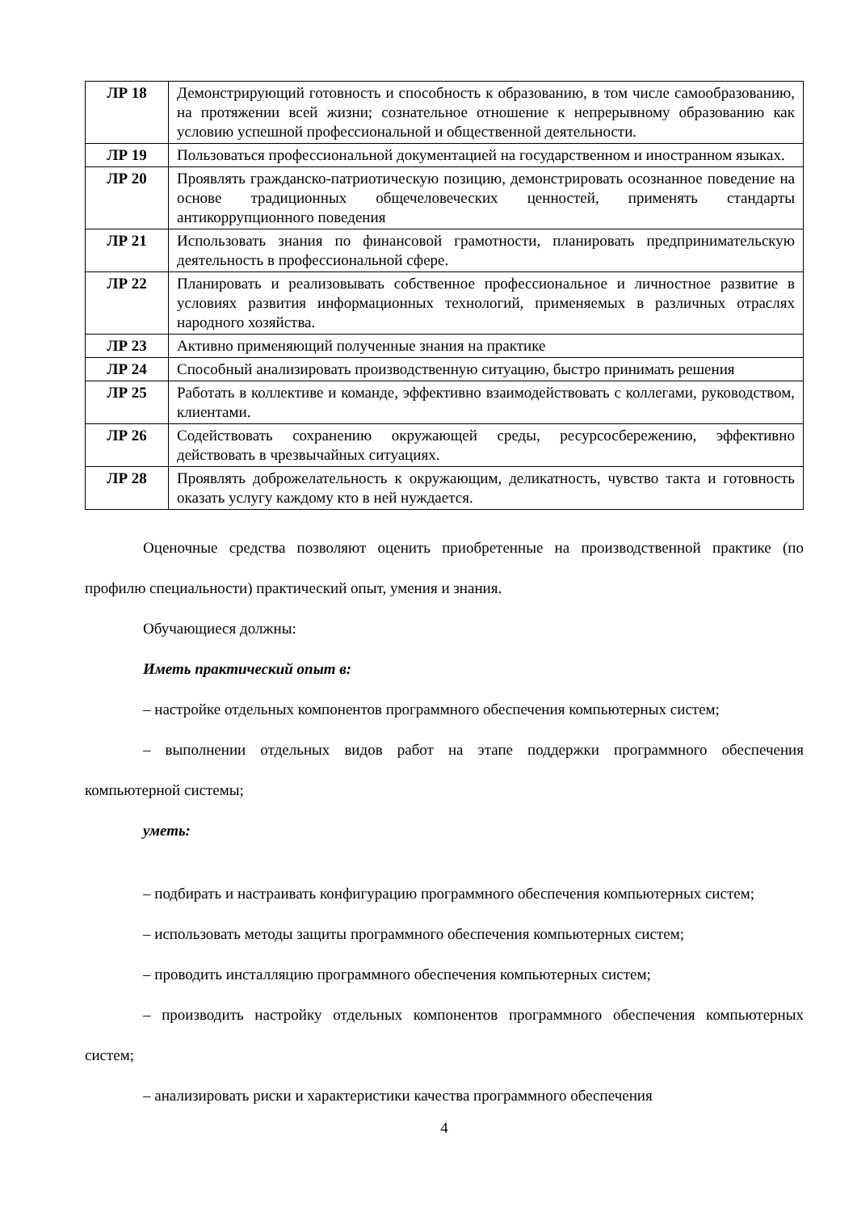| ЛР 18 | Демонстрирующий готовность и способность к образованию, в том числе самообразованию, на протяжении всей жизни; сознательное отношение к непрерывному образованию как условию успешной профессиональной и общественной деятельности. |
| ЛР 19 | Пользоваться профессиональной документацией на государственном и иностранном языках. |
| ЛР 20 | Проявлять гражданско-патриотическую позицию, демонстрировать осознанное поведение на основе традиционных общечеловеческих ценностей, применять стандарты антикоррупционного поведения |
| ЛР 21 | Использовать знания по финансовой грамотности, планировать предпринимательскую деятельность в профессиональной сфере. |
| ЛР 22 | Планировать и реализовывать собственное профессиональное и личностное развитие в условиях развития информационных технологий, применяемых в различных отраслях народного хозяйства. |
| ЛР 23 | Активно применяющий полученные знания на практике |
| ЛР 24 | Способный анализировать производственную ситуацию, быстро принимать решения |
| ЛР 25 | Работать в коллективе и команде, эффективно взаимодействовать с коллегами, руководством, клиентами. |
| ЛР 26 | Содействовать сохранению окружающей среды, ресурсосбережению, эффективно действовать в чрезвычайных ситуациях. |
| ЛР 28 | Проявлять доброжелательность к окружающим, деликатность, чувство такта и готовность оказать услугу каждому кто в ней нуждается. |
Оценочные средства позволяют оценить приобретенные на производственной практике (по профилю специальности) практический опыт, умения и знания.
Обучающиеся должны:
Иметь практический опыт в:
– настройке отдельных компонентов программного обеспечения компьютерных систем;
– выполнении отдельных видов работ на этапе поддержки программного обеспечения компьютерной системы;
уметь:
– подбирать и настраивать конфигурацию программного обеспечения компьютерных систем;
– использовать методы защиты программного обеспечения компьютерных систем;
– проводить инсталляцию программного обеспечения компьютерных систем;
– производить настройку отдельных компонентов программного обеспечения компьютерных систем;
– анализировать риски и характеристики качества программного обеспечения
4